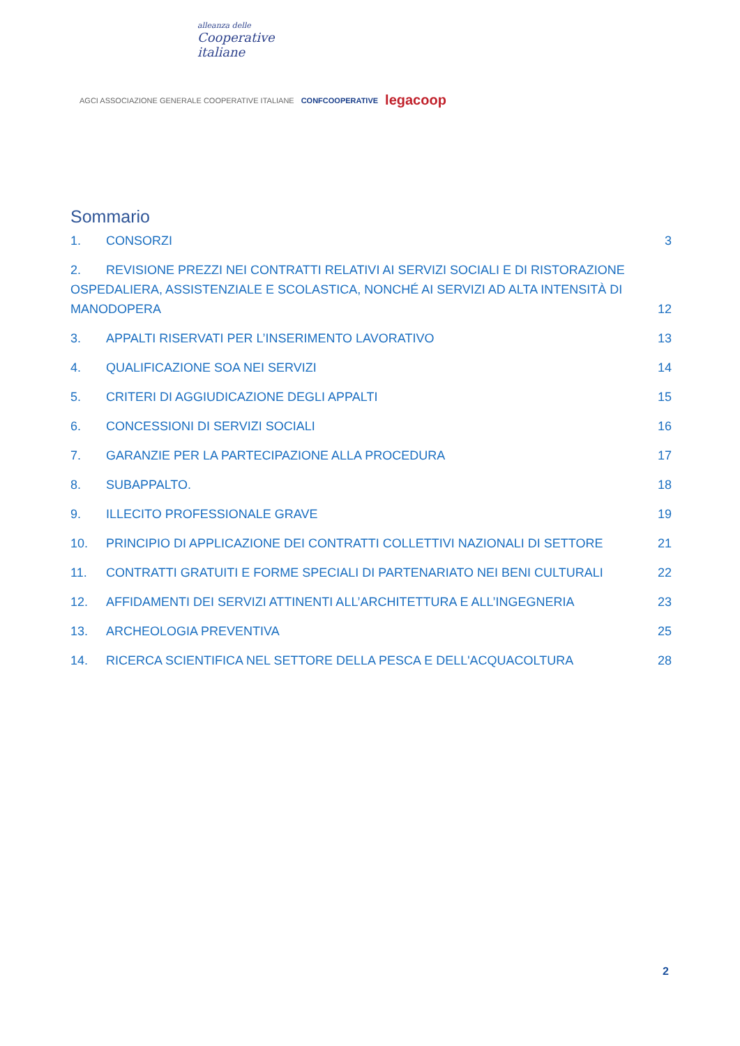alleanza delle
Cooperative
italiane
AGCI ASSOCIAZIONE GENERALE COOPERATIVE ITALIANE CONFCOOPERATIVE legacoop
Sommario
1. CONSORZI 3
2. REVISIONE PREZZI NEI CONTRATTI RELATIVI AI SERVIZI SOCIALI E DI RISTORAZIONE OSPEDALIERA, ASSISTENZIALE E SCOLASTICA, NONCHÉ AI SERVIZI AD ALTA INTENSITÀ DI MANODOPERA 12
3. APPALTI RISERVATI PER L’INSERIMENTO LAVORATIVO 13
4. QUALIFICAZIONE SOA NEI SERVIZI 14
5. CRITERI DI AGGIUDICAZIONE DEGLI APPALTI 15
6. CONCESSIONI DI SERVIZI SOCIALI 16
7. GARANZIE PER LA PARTECIPAZIONE ALLA PROCEDURA 17
8. SUBAPPALTO. 18
9. ILLECITO PROFESSIONALE GRAVE 19
10. PRINCIPIO DI APPLICAZIONE DEI CONTRATTI COLLETTIVI NAZIONALI DI SETTORE 21
11. CONTRATTI GRATUITI E FORME SPECIALI DI PARTENARIATO NEI BENI CULTURALI 22
12. AFFIDAMENTI DEI SERVIZI ATTINENTI ALL’ARCHITETTURA E ALL’INGEGNERIA 23
13. ARCHEOLOGIA PREVENTIVA 25
14. RICERCA SCIENTIFICA NEL SETTORE DELLA PESCA E DELL'ACQUACOLTURA 28
2